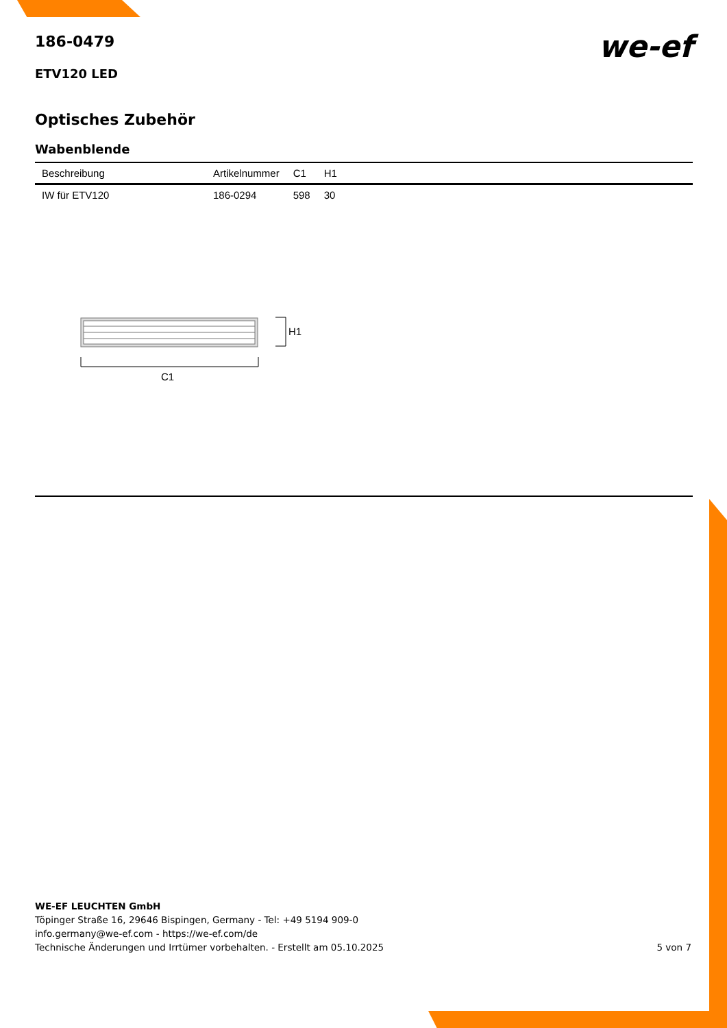we-ef
186-0479
ETV120 LED
Optisches Zubehör
Wabenblende
| Beschreibung | Artikelnummer | C1 | H1 |
| --- | --- | --- | --- |
| IW für ETV120 | 186-0294 | 598 | 30 |
H1
C1
WE-EF LEUCHTEN GmbH
Töpinger Straße 16, 29646 Bispingen, Germany - Tel: +49 5194 909-0
info.germany@we-ef.com - https://we-ef.com/de
Technische Änderungen und Irrtümer vorbehalten. - Erstellt am 05.10.2025 5 von 7